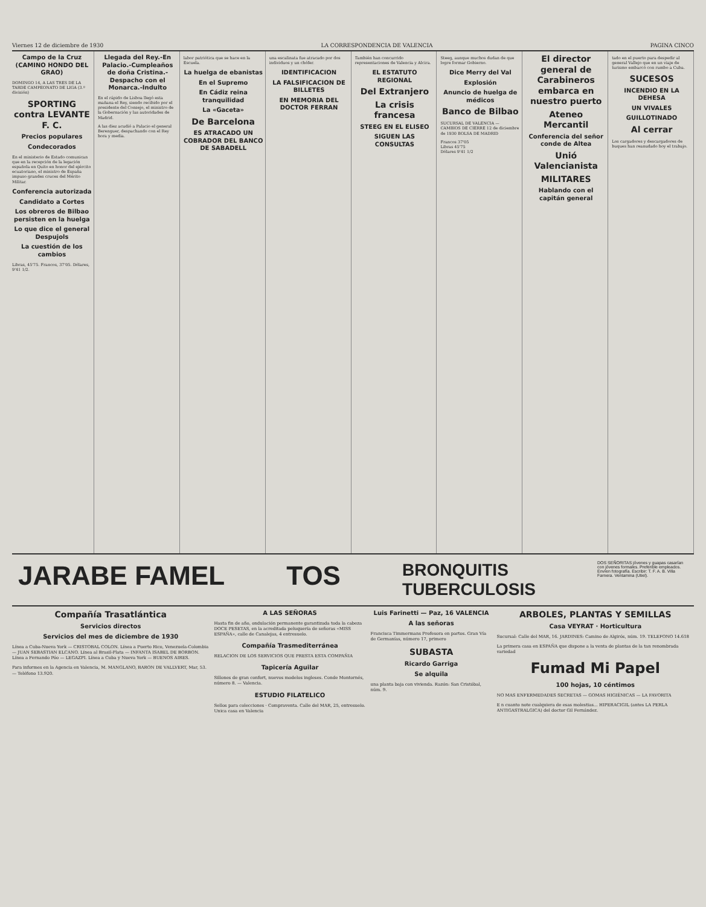Viernes 12 de diciembre de 1930 LA CORRESPONDENCIA DE VALENCIA PAGINA CINCO
Campo de la Cruz (CAMINO HONDO DEL GRAO)
DOMINGO 14, A LAS TRES DE LA TARDE CAMPEONATO DE LIGA (3.ª división)
SPORTING contra LEVANTE F. C.
Precios populares
Condecorados
En el ministerio de Estado comunican que en la recepción de la legación española en Quito en honor del ejército ecuatoriano, el ministro de España impuso grandes cruces del Mérito Militar.
Conferencia autorizada
Candidato a Cortes
Los obreros de Bilbao persisten en la huelga
Lo que dice el general Despujols
La cuestión de los cambios
Libras, 45'75. Francos, 37'05. Dólares, 9'41 1/2.
Llegada del Rey.-En Palacio.-Cumpleaños de doña Cristina.-Despacho con el Monarca.-Indulto
En el rápido de Lisboa llegó esta mañana el Rey, siendo recibido por el presidente del Consejo, el ministro de la Gobernación y las autoridades de Madrid.
A las diez acudió a Palacio el general Berenguer, despachando con el Rey hora y media.
labor patriótica que se hace en la Escuela.
La huelga de ebanistas
En el Supremo
En Cádiz reina tranquilidad
La «Gaceta»
De Barcelona
ES ATRACADO UN COBRADOR DEL BANCO DE SABADELL
una escalinata fue atracado por dos individuos y un chófer.
IDENTIFICACION
LA FALSIFICACION DE BILLETES
EN MEMORIA DEL DOCTOR FERRAN
También han concurrido representaciones de Valencia y Alcira.
EL ESTATUTO REGIONAL
Del Extranjero
La crisis francesa
STEEG EN EL ELISEO
SIGUEN LAS CONSULTAS
Steeg, aunque muchos dudan de que logre formar Gobierno.
Dice Merry del Val
Explosión
Anuncio de huelga de médicos
Banco de Bilbao
SUCURSAL DE VALENCIA — CAMBIOS DE CIERRE 12 de diciembre de 1930 BOLSA DE MADRID
Francos 37'05
Libras 45'75
Dólares 9'41 1/2
El director general de Carabineros embarca en nuestro puerto
Ateneo Mercantil
Conferencia del señor conde de Altea
Unió Valencianista
MILITARES
Hablando con el capitán general
tado en el puerto para despedir al general Vallejo que en un viaje de turismo embarcó con rumbo a Cuba.
SUCESOS
INCENDIO EN LA DEHESA
UN VIVALES
GUILLOTINADO
Al cerrar
Los cargadores y descargadores de buques han reanudado hoy el trabajo.
JARABE FAMEL TOS BRONQUITIS
TUBERCULOSIS DOS SEÑORITAS jóvenes y guapas casarían con jóvenes formales. Preferible empleados. Envíen fotografía. Escribir: T. F. A. B. Villa Farnera. Ventamina (Utiel).
Compañía Trasatlántica
Servicios directos
Servicios del mes de diciembre de 1930
Línea a Cuba-Nueva York — CRISTOBAL COLON. Línea a Puerto Rico, Venezuela-Colombia — JUAN SEBASTIAN ELCANO. Línea al Brasil-Plata — INFANTA ISABEL DE BORBON. Línea a Fernando Póo — LEGAZPI. Línea a Cuba y Nueva York — BUENOS AIRES.
Para informes en la Agencia en Valencia, M. MANGLANO, BARON DE VALLVERT, Mar, 53. — Teléfono 13.920.
A LAS SEÑORAS
Hasta fin de año, ondulación permanente garantizada toda la cabeza DOCE PESETAS, en la acreditada peluquería de señoras «MISS ESPAÑA», calle de Canalejas, 4 entresuelo.
Compañía Trasmediterránea
RELACION DE LOS SERVICIOS QUE PRESTA ESTA COMPAÑIA
Tapicería Aguilar
Sillones de gran confort, nuevos modelos ingleses. Conde Montornés, número 8. — Valencia.
ESTUDIO FILATELICO
Sellos para colecciones · Compraventa. Calle del MAR, 25, entresuelo. Unica casa en Valencia
Luis Farinetti — Paz, 16 VALENCIA
A las señoras
Francisca Timmermans Profesora en partos. Gran Vía de Germanías, número 17, primero
SUBASTA
Ricardo Garriga
Se alquila
una planta baja con vivienda. Razón: San Cristóbal, núm. 9.
ARBOLES, PLANTAS Y SEMILLAS
Casa VEYRAT · Horticultura
Sucursal: Calle del MAR, 16. JARDINES: Camino de Algirós, núm. 19. TELEFONO 14.618
La primera casa en ESPAÑA que dispone a la venta de plantas de la tan renombrada variedad
Fumad Mi Papel
100 hojas, 10 céntimos
NO MAS ENFERMEDADES SECRETAS — GOMAS HIGIÉNICAS — LA FAVORITA
E n cuanto note cualquiera de esas molestias... HIPERACIGIL (antes LA PERLA ANTIGASTRALGICA) del doctor Gil Fernández.